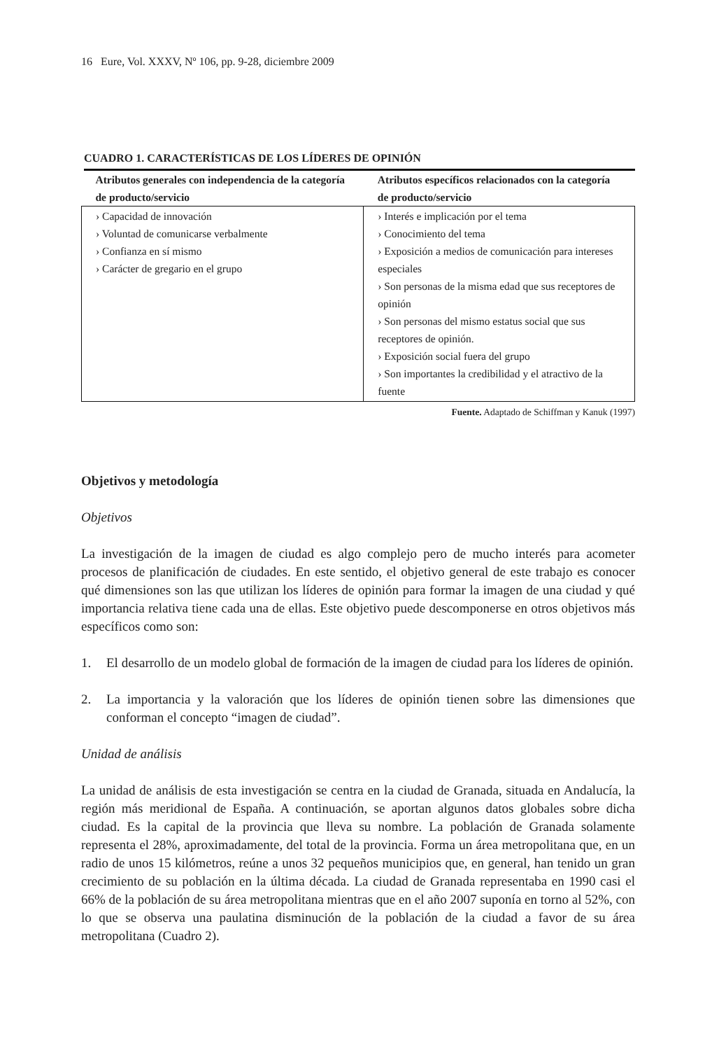16 Eure, Vol. XXXV, Nº 106, pp. 9-28, diciembre 2009
CUADRO 1. CARACTERÍSTICAS DE LOS LÍDERES DE OPINIÓN
| Atributos generales con independencia de la categoría de producto/servicio | Atributos específicos relacionados con la categoría de producto/servicio |
| --- | --- |
| › Capacidad de innovación › Voluntad de comunicarse verbalmente › Confianza en sí mismo › Carácter de gregario en el grupo | › Interés e implicación por el tema › Conocimiento del tema › Exposición a medios de comunicación para intereses especiales › Son personas de la misma edad que sus receptores de opinión › Son personas del mismo estatus social que sus receptores de opinión. › Exposición social fuera del grupo › Son importantes la credibilidad y el atractivo de la fuente |
Fuente. Adaptado de Schiffman y Kanuk (1997)
Objetivos y metodología
Objetivos
La investigación de la imagen de ciudad es algo complejo pero de mucho interés para acometer procesos de planificación de ciudades. En este sentido, el objetivo general de este trabajo es conocer qué dimensiones son las que utilizan los líderes de opinión para formar la imagen de una ciudad y qué importancia relativa tiene cada una de ellas. Este objetivo puede descomponerse en otros objetivos más específicos como son:
1. El desarrollo de un modelo global de formación de la imagen de ciudad para los líderes de opinión.
2. La importancia y la valoración que los líderes de opinión tienen sobre las dimensiones que conforman el concepto “imagen de ciudad”.
Unidad de análisis
La unidad de análisis de esta investigación se centra en la ciudad de Granada, situada en Andalucía, la región más meridional de España. A continuación, se aportan algunos datos globales sobre dicha ciudad. Es la capital de la provincia que lleva su nombre. La población de Granada solamente representa el 28%, aproximadamente, del total de la provincia. Forma un área metropolitana que, en un radio de unos 15 kilómetros, reúne a unos 32 pequeños municipios que, en general, han tenido un gran crecimiento de su población en la última década. La ciudad de Granada representaba en 1990 casi el 66% de la población de su área metropolitana mientras que en el año 2007 suponía en torno al 52%, con lo que se observa una paulatina disminución de la población de la ciudad a favor de su área metropolitana (Cuadro 2).